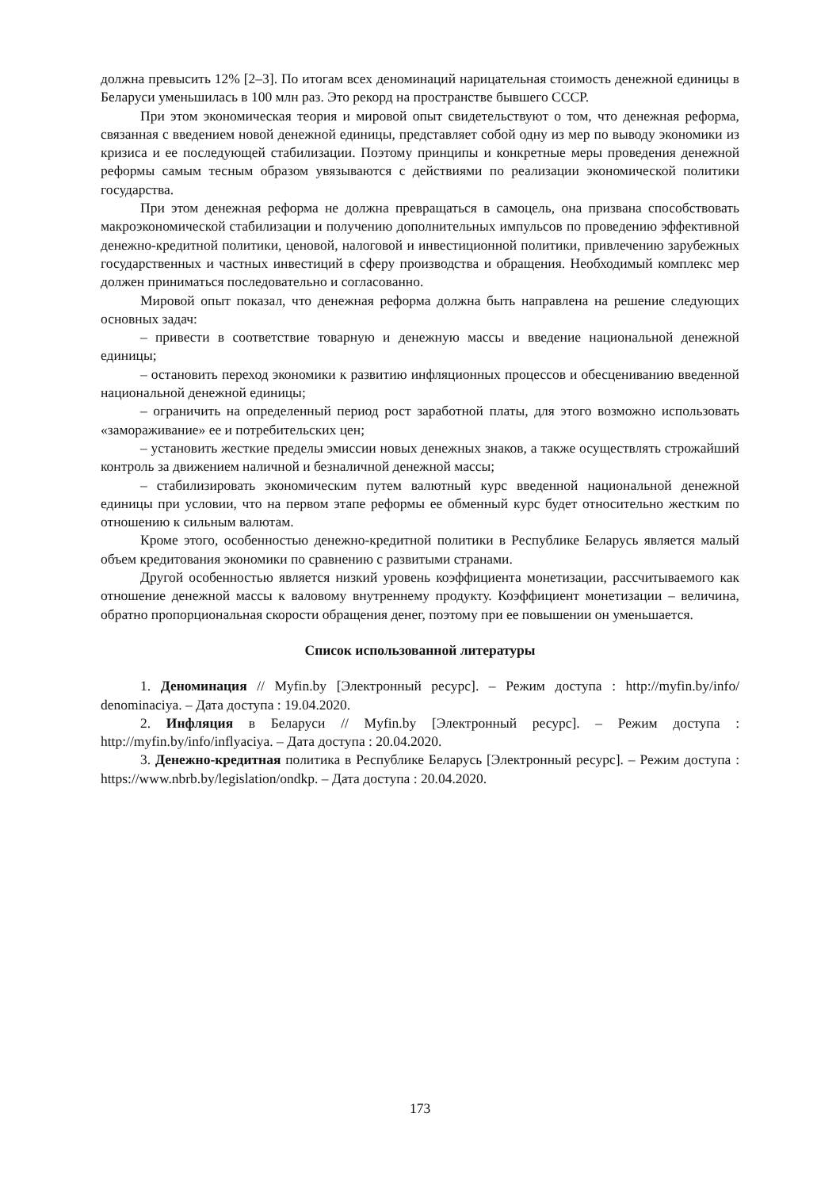должна превысить 12% [2–3]. По итогам всех деноминаций нарицательная стоимость денежной единицы в Беларуси уменьшилась в 100 млн раз. Это рекорд на пространстве бывшего СССР.
При этом экономическая теория и мировой опыт свидетельствуют о том, что денежная реформа, связанная с введением новой денежной единицы, представляет собой одну из мер по выводу экономики из кризиса и ее последующей стабилизации. Поэтому принципы и конкретные меры проведения денежной реформы самым тесным образом увязываются с действиями по реализации экономической политики государства.
При этом денежная реформа не должна превращаться в самоцель, она призвана способствовать макроэкономической стабилизации и получению дополнительных импульсов по проведению эффективной денежно-кредитной политики, ценовой, налоговой и инвестиционной политики, привлечению зарубежных государственных и частных инвестиций в сферу производства и обращения. Необходимый комплекс мер должен приниматься последовательно и согласованно.
Мировой опыт показал, что денежная реформа должна быть направлена на решение следующих основных задач:
– привести в соответствие товарную и денежную массы и введение национальной денежной единицы;
– остановить переход экономики к развитию инфляционных процессов и обесцениванию введенной национальной денежной единицы;
– ограничить на определенный период рост заработной платы, для этого возможно использовать «замораживание» ее и потребительских цен;
– установить жесткие пределы эмиссии новых денежных знаков, а также осуществлять строжайший контроль за движением наличной и безналичной денежной массы;
– стабилизировать экономическим путем валютный курс введенной национальной денежной единицы при условии, что на первом этапе реформы ее обменный курс будет относительно жестким по отношению к сильным валютам.
Кроме этого, особенностью денежно-кредитной политики в Республике Беларусь является малый объем кредитования экономики по сравнению с развитыми странами.
Другой особенностью является низкий уровень коэффициента монетизации, рассчитываемого как отношение денежной массы к валовому внутреннему продукту. Коэффициент монетизации – величина, обратно пропорциональная скорости обращения денег, поэтому при ее повышении он уменьшается.
Список использованной литературы
1. Деноминация // Myfin.by [Электронный ресурс]. – Режим доступа : http://myfin.by/info/ denominaciya. – Дата доступа : 19.04.2020.
2. Инфляция в Беларуси // Myfin.by [Электронный ресурс]. – Режим доступа : http://myfin.by/info/inflyaciya. – Дата доступа : 20.04.2020.
3. Денежно-кредитная политика в Республике Беларусь [Электронный ресурс]. – Режим доступа : https://www.nbrb.by/legislation/ondkp. – Дата доступа : 20.04.2020.
173